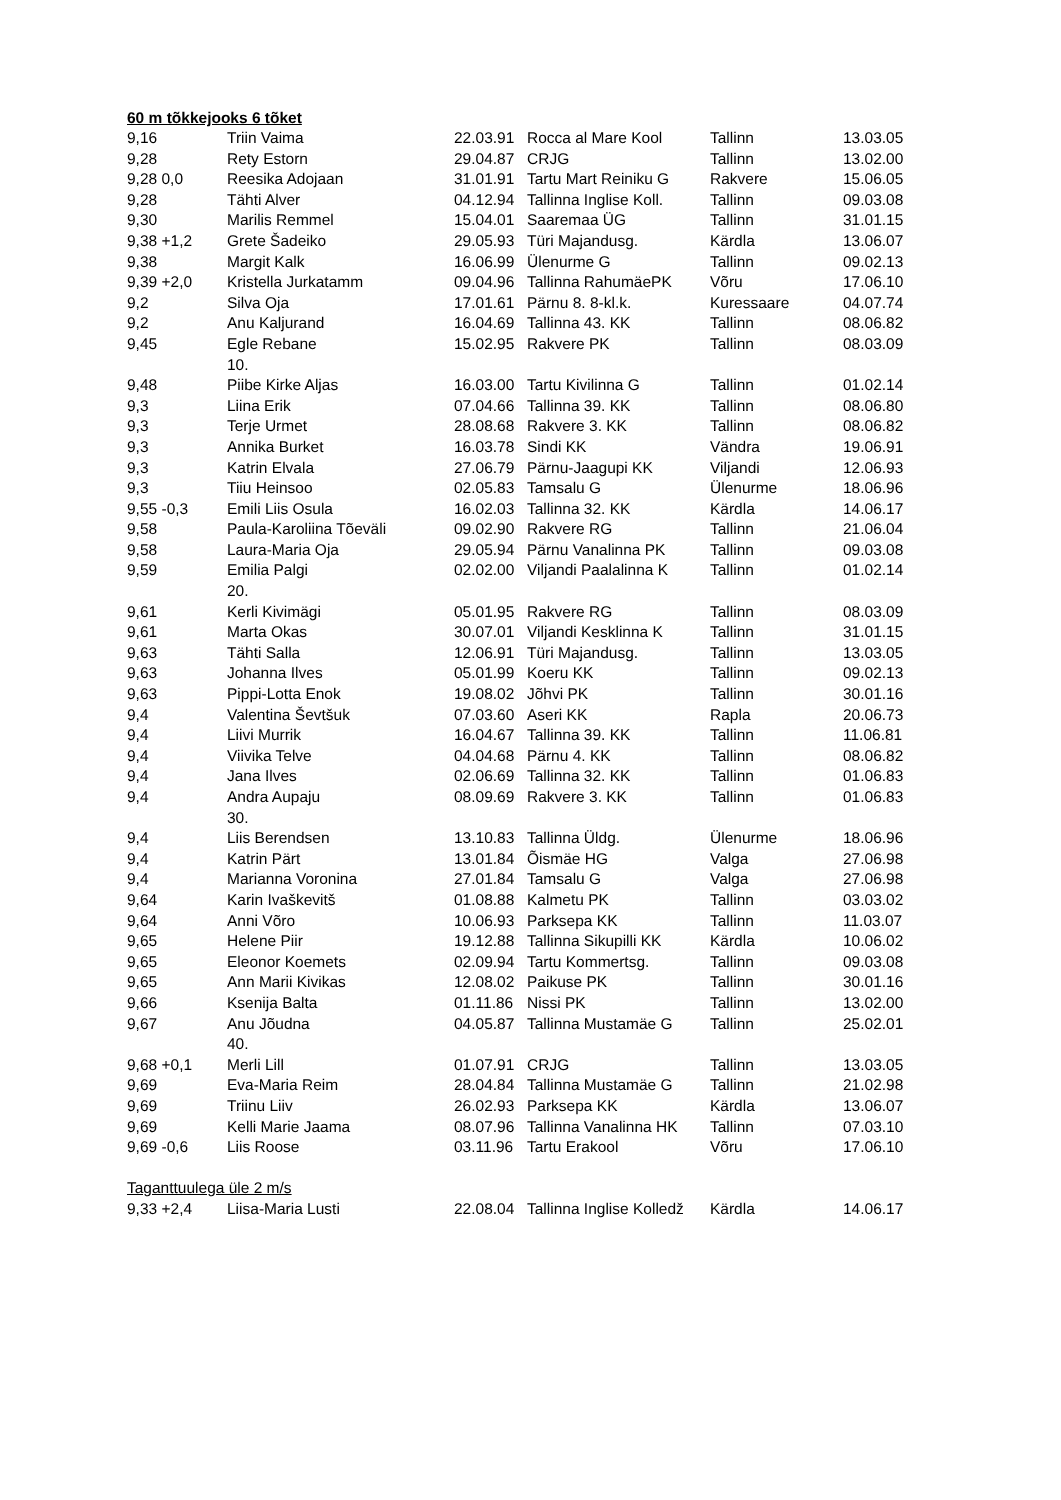60 m tõkkejooks 6 tõket
| 9,16 | Triin Vaima | 22.03.91 | Rocca al Mare Kool | Tallinn | 13.03.05 |
| 9,28 | Rety Estorn | 29.04.87 | CRJG | Tallinn | 13.02.00 |
| 9,28 0,0 | Reesika Adojaan | 31.01.91 | Tartu Mart Reiniku G | Rakvere | 15.06.05 |
| 9,28 | Tähti Alver | 04.12.94 | Tallinna Inglise Koll. | Tallinn | 09.03.08 |
| 9,30 | Marilis Remmel | 15.04.01 | Saaremaa ÜG | Tallinn | 31.01.15 |
| 9,38 +1,2 | Grete Šadeiko | 29.05.93 | Türi Majandusg. | Kärdla | 13.06.07 |
| 9,38 | Margit Kalk | 16.06.99 | Ülenurme G | Tallinn | 09.02.13 |
| 9,39 +2,0 | Kristella Jurkatamm | 09.04.96 | Tallinna RahumäePK | Võru | 17.06.10 |
| 9,2 | Silva Oja | 17.01.61 | Pärnu 8. 8-kl.k. | Kuressaare | 04.07.74 |
| 9,2 | Anu Kaljurand | 16.04.69 | Tallinna 43. KK | Tallinn | 08.06.82 |
| 9,45 | Egle Rebane 10. | 15.02.95 | Rakvere PK | Tallinn | 08.03.09 |
| 9,48 | Piibe Kirke Aljas | 16.03.00 | Tartu Kivilinna G | Tallinn | 01.02.14 |
| 9,3 | Liina Erik | 07.04.66 | Tallinna 39. KK | Tallinn | 08.06.80 |
| 9,3 | Terje Urmet | 28.08.68 | Rakvere 3. KK | Tallinn | 08.06.82 |
| 9,3 | Annika Burket | 16.03.78 | Sindi KK | Vändra | 19.06.91 |
| 9,3 | Katrin Elvala | 27.06.79 | Pärnu-Jaagupi KK | Viljandi | 12.06.93 |
| 9,3 | Tiiu Heinsoo | 02.05.83 | Tamsalu G | Ülenurme | 18.06.96 |
| 9,55 -0,3 | Emili Liis Osula | 16.02.03 | Tallinna 32. KK | Kärdla | 14.06.17 |
| 9,58 | Paula-Karoliina Tõeväli | 09.02.90 | Rakvere RG | Tallinn | 21.06.04 |
| 9,58 | Laura-Maria Oja | 29.05.94 | Pärnu Vanalinna PK | Tallinn | 09.03.08 |
| 9,59 | Emilia Palgi 20. | 02.02.00 | Viljandi Paalalinna K | Tallinn | 01.02.14 |
| 9,61 | Kerli Kivimägi | 05.01.95 | Rakvere RG | Tallinn | 08.03.09 |
| 9,61 | Marta Okas | 30.07.01 | Viljandi Kesklinna K | Tallinn | 31.01.15 |
| 9,63 | Tähti Salla | 12.06.91 | Türi Majandusg. | Tallinn | 13.03.05 |
| 9,63 | Johanna Ilves | 05.01.99 | Koeru KK | Tallinn | 09.02.13 |
| 9,63 | Pippi-Lotta Enok | 19.08.02 | Jõhvi PK | Tallinn | 30.01.16 |
| 9,4 | Valentina Ševtšuk | 07.03.60 | Aseri KK | Rapla | 20.06.73 |
| 9,4 | Liivi Murrik | 16.04.67 | Tallinna 39. KK | Tallinn | 11.06.81 |
| 9,4 | Viivika Telve | 04.04.68 | Pärnu 4. KK | Tallinn | 08.06.82 |
| 9,4 | Jana Ilves | 02.06.69 | Tallinna 32. KK | Tallinn | 01.06.83 |
| 9,4 | Andra Aupaju 30. | 08.09.69 | Rakvere 3. KK | Tallinn | 01.06.83 |
| 9,4 | Liis Berendsen | 13.10.83 | Tallinna Üldg. | Ülenurme | 18.06.96 |
| 9,4 | Katrin Pärt | 13.01.84 | Õismäe HG | Valga | 27.06.98 |
| 9,4 | Marianna Voronina | 27.01.84 | Tamsalu G | Valga | 27.06.98 |
| 9,64 | Karin Ivaškevitš | 01.08.88 | Kalmetu PK | Tallinn | 03.03.02 |
| 9,64 | Anni Võro | 10.06.93 | Parksepa KK | Tallinn | 11.03.07 |
| 9,65 | Helene Piir | 19.12.88 | Tallinna Sikupilli KK | Kärdla | 10.06.02 |
| 9,65 | Eleonor Koemets | 02.09.94 | Tartu Kommertsg. | Tallinn | 09.03.08 |
| 9,65 | Ann Marii Kivikas | 12.08.02 | Paikuse PK | Tallinn | 30.01.16 |
| 9,66 | Ksenija Balta | 01.11.86 | Nissi PK | Tallinn | 13.02.00 |
| 9,67 | Anu Jõudna 40. | 04.05.87 | Tallinna Mustamäe G | Tallinn | 25.02.01 |
| 9,68 +0,1 | Merli Lill | 01.07.91 | CRJG | Tallinn | 13.03.05 |
| 9,69 | Eva-Maria Reim | 28.04.84 | Tallinna Mustamäe G | Tallinn | 21.02.98 |
| 9,69 | Triinu Liiv | 26.02.93 | Parksepa KK | Kärdla | 13.06.07 |
| 9,69 | Kelli Marie Jaama | 08.07.96 | Tallinna Vanalinna HK | Tallinn | 07.03.10 |
| 9,69 -0,6 | Liis Roose | 03.11.96 | Tartu Erakool | Võru | 17.06.10 |
| Taganttuulega üle 2 m/s | | | | | |
| 9,33 +2,4 | Liisa-Maria Lusti | 22.08.04 | Tallinna Inglise Kolledž | Kärdla | 14.06.17 |